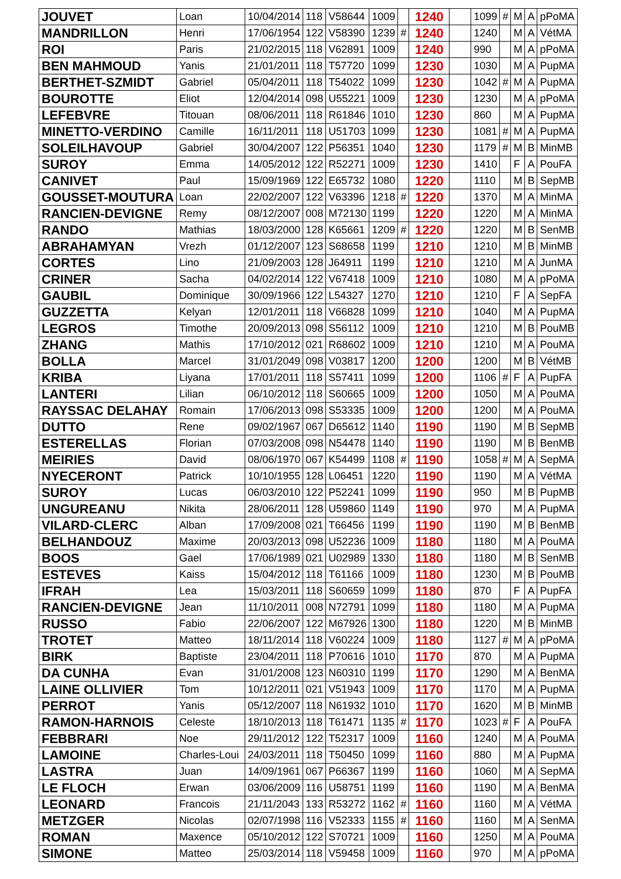| JOUVET | Loan | 10/04/2014 | 118 | V58644 | 1009 | | 1240 | | 1099 | # | M | A | pPoMA |
| MANDRILLON | Henri | 17/06/1954 | 122 | V58390 | 1239 | # | 1240 | | 1240 | | M | A | VétMA |
| ROI | Paris | 21/02/2015 | 118 | V62891 | 1009 | | 1240 | | 990 | | M | A | pPoMA |
| BEN MAHMOUD | Yanis | 21/01/2011 | 118 | T57720 | 1099 | | 1230 | | 1030 | | M | A | PupMA |
| BERTHET-SZMIDT | Gabriel | 05/04/2011 | 118 | T54022 | 1099 | | 1230 | | 1042 | # | M | A | PupMA |
| BOUROTTE | Eliot | 12/04/2014 | 098 | U55221 | 1009 | | 1230 | | 1230 | | M | A | pPoMA |
| LEFEBVRE | Titouan | 08/06/2011 | 118 | R61846 | 1010 | | 1230 | | 860 | | M | A | PupMA |
| MINETTO-VERDINO | Camille | 16/11/2011 | 118 | U51703 | 1099 | | 1230 | | 1081 | # | M | A | PupMA |
| SOLEILHAVOUP | Gabriel | 30/04/2007 | 122 | P56351 | 1040 | | 1230 | | 1179 | # | M | B | MinMB |
| SUROY | Emma | 14/05/2012 | 122 | R52271 | 1009 | | 1230 | | 1410 | | F | A | PouFA |
| CANIVET | Paul | 15/09/1969 | 122 | E65732 | 1080 | | 1220 | | 1110 | | M | B | SepMB |
| GOUSSET-MOUTURA | Loan | 22/02/2007 | 122 | V63396 | 1218 | # | 1220 | | 1370 | | M | A | MinMA |
| RANCIEN-DEVIGNE | Remy | 08/12/2007 | 008 | M72130 | 1199 | | 1220 | | 1220 | | M | A | MinMA |
| RANDO | Mathias | 18/03/2000 | 128 | K65661 | 1209 | # | 1220 | | 1220 | | M | B | SenMB |
| ABRAHAMYAN | Vrezh | 01/12/2007 | 123 | S68658 | 1199 | | 1210 | | 1210 | | M | B | MinMB |
| CORTES | Lino | 21/09/2003 | 128 | J64911 | 1199 | | 1210 | | 1210 | | M | A | JunMA |
| CRINER | Sacha | 04/02/2014 | 122 | V67418 | 1009 | | 1210 | | 1080 | | M | A | pPoMA |
| GAUBIL | Dominique | 30/09/1966 | 122 | L54327 | 1270 | | 1210 | | 1210 | | F | A | SepFA |
| GUZZETTA | Kelyan | 12/01/2011 | 118 | V66828 | 1099 | | 1210 | | 1040 | | M | A | PupMA |
| LEGROS | Timothe | 20/09/2013 | 098 | S56112 | 1009 | | 1210 | | 1210 | | M | B | PouMB |
| ZHANG | Mathis | 17/10/2012 | 021 | R68602 | 1009 | | 1210 | | 1210 | | M | A | PouMA |
| BOLLA | Marcel | 31/01/2049 | 098 | V03817 | 1200 | | 1200 | | 1200 | | M | B | VétMB |
| KRIBA | Liyana | 17/01/2011 | 118 | S57411 | 1099 | | 1200 | | 1106 | # | F | A | PupFA |
| LANTERI | Lilian | 06/10/2012 | 118 | S60665 | 1009 | | 1200 | | 1050 | | M | A | PouMA |
| RAYSSAC DELAHAY | Romain | 17/06/2013 | 098 | S53335 | 1009 | | 1200 | | 1200 | | M | A | PouMA |
| DUTTO | Rene | 09/02/1967 | 067 | D65612 | 1140 | | 1190 | | 1190 | | M | B | SepMB |
| ESTERELLAS | Florian | 07/03/2008 | 098 | N54478 | 1140 | | 1190 | | 1190 | | M | B | BenMB |
| MEIRIES | David | 08/06/1970 | 067 | K54499 | 1108 | # | 1190 | | 1058 | # | M | A | SepMA |
| NYECERONT | Patrick | 10/10/1955 | 128 | L06451 | 1220 | | 1190 | | 1190 | | M | A | VétMA |
| SUROY | Lucas | 06/03/2010 | 122 | P52241 | 1099 | | 1190 | | 950 | | M | B | PupMB |
| UNGUREANU | Nikita | 28/06/2011 | 128 | U59860 | 1149 | | 1190 | | 970 | | M | A | PupMA |
| VILARD-CLERC | Alban | 17/09/2008 | 021 | T66456 | 1199 | | 1190 | | 1190 | | M | B | BenMB |
| BELHANDOUZ | Maxime | 20/03/2013 | 098 | U52236 | 1009 | | 1180 | | 1180 | | M | A | PouMA |
| BOOS | Gael | 17/06/1989 | 021 | U02989 | 1330 | | 1180 | | 1180 | | M | B | SenMB |
| ESTEVES | Kaiss | 15/04/2012 | 118 | T61166 | 1009 | | 1180 | | 1230 | | M | B | PouMB |
| IFRAH | Lea | 15/03/2011 | 118 | S60659 | 1099 | | 1180 | | 870 | | F | A | PupFA |
| RANCIEN-DEVIGNE | Jean | 11/10/2011 | 008 | N72791 | 1099 | | 1180 | | 1180 | | M | A | PupMA |
| RUSSO | Fabio | 22/06/2007 | 122 | M67926 | 1300 | | 1180 | | 1220 | | M | B | MinMB |
| TROTET | Matteo | 18/11/2014 | 118 | V60224 | 1009 | | 1180 | | 1127 | # | M | A | pPoMA |
| BIRK | Baptiste | 23/04/2011 | 118 | P70616 | 1010 | | 1170 | | 870 | | M | A | PupMA |
| DA CUNHA | Evan | 31/01/2008 | 123 | N60310 | 1199 | | 1170 | | 1290 | | M | A | BenMA |
| LAINE OLLIVIER | Tom | 10/12/2011 | 021 | V51943 | 1009 | | 1170 | | 1170 | | M | A | PupMA |
| PERROT | Yanis | 05/12/2007 | 118 | N61932 | 1010 | | 1170 | | 1620 | | M | B | MinMB |
| RAMON-HARNOIS | Celeste | 18/10/2013 | 118 | T61471 | 1135 | # | 1170 | | 1023 | # | F | A | PouFA |
| FEBBRARI | Noe | 29/11/2012 | 122 | T52317 | 1009 | | 1160 | | 1240 | | M | A | PouMA |
| LAMOINE | Charles-Loui | 24/03/2011 | 118 | T50450 | 1099 | | 1160 | | 880 | | M | A | PupMA |
| LASTRA | Juan | 14/09/1961 | 067 | P66367 | 1199 | | 1160 | | 1060 | | M | A | SepMA |
| LE FLOCH | Erwan | 03/06/2009 | 116 | U58751 | 1199 | | 1160 | | 1190 | | M | A | BenMA |
| LEONARD | Francois | 21/11/2043 | 133 | R53272 | 1162 | # | 1160 | | 1160 | | M | A | VétMA |
| METZGER | Nicolas | 02/07/1998 | 116 | V52333 | 1155 | # | 1160 | | 1160 | | M | A | SenMA |
| ROMAN | Maxence | 05/10/2012 | 122 | S70721 | 1009 | | 1160 | | 1250 | | M | A | PouMA |
| SIMONE | Matteo | 25/03/2014 | 118 | V59458 | 1009 | | 1160 | | 970 | | M | A | pPoMA |